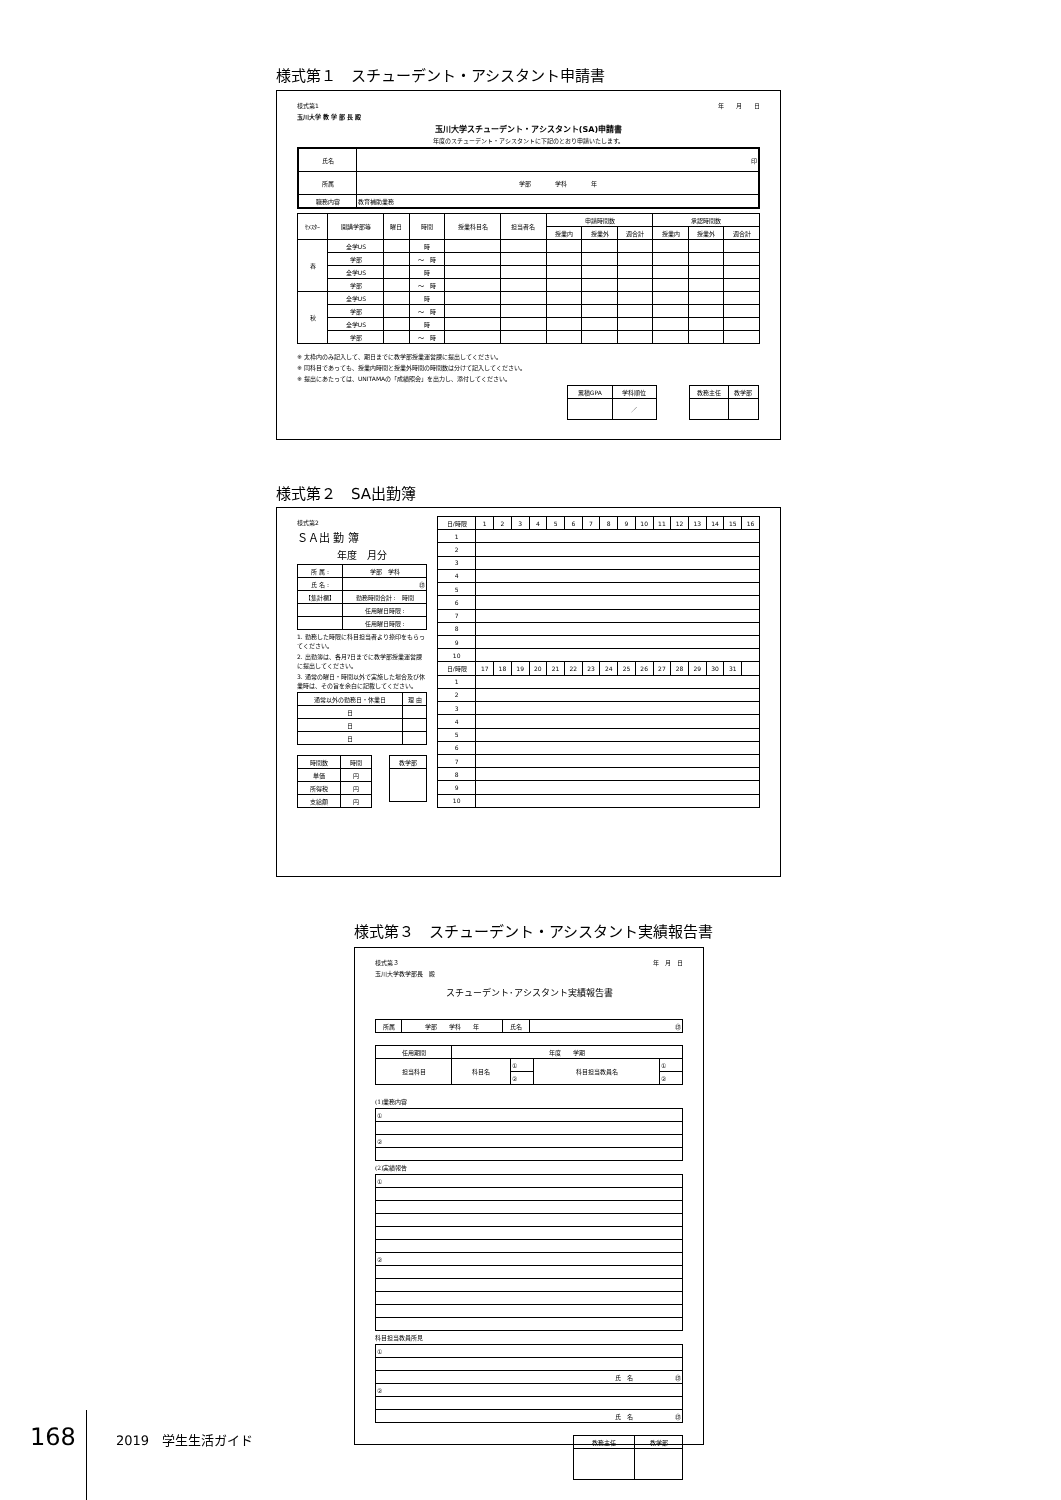様式第１　スチューデント・アシスタント申請書
様式第1 年　　月　　日
玉川大学 教 学 部 長 殿
玉川大学スチューデント・アシスタント(SA)申請書
年度のスチューデント・アシスタントに下記のとおり申請いたします。
| 氏名 | 印 |
| 所属 | 学部 学科 年 |
| 職務内容 | 教育補助業務 |
| ｾﾒｽﾀｰ | 開講学部等 | 曜日 | 時間 | 授業科目名 | 担当者名 | 申請時間数 | | | 承認時間数 | | |
| --- | --- | --- | --- | --- | --- | --- | --- | --- | --- | --- | --- |
| | | | | | | 授業内 | 授業外 | 週合計 | 授業内 | 授業外 | 週合計 |
| 春 | 全学US | | 時 | | | | | | | | |
| | 学部 | | ～ 時 | | | | | | | | |
| | 全学US | | 時 | | | | | | | | |
| | 学部 | | ～ 時 | | | | | | | | |
| 秋 | 全学US | | 時 | | | | | | | | |
| | 学部 | | ～ 時 | | | | | | | | |
| | 全学US | | 時 | | | | | | | | |
| | 学部 | | ～ 時 | | | | | | | | |
※ 太枠内のみ記入して、期日までに教学部授業運営課に提出してください。
※ 同科目であっても、授業内時間と授業外時間の時間数は分けて記入してください。
※ 提出にあたっては、UNITAMAの「成績照会」を出力し、添付してください。
| 累積GPA | 学科順位 |
| | ／ |
| 教務主任 | 教学部 |
様式第２　SA出勤簿
様式第2
ＳＡ出 勤 簿
年度　月分
| 所 属 : | 学部 学科 |
| 氏 名 : | ㊞ |
| 【集計欄】 | 勤務時間合計 : 時間 |
| | 任用曜日時限 : |
| | 任用曜日時限 : |
1. 勤務した時限に科目担当者より捺印をもらってください。
2. 出勤簿は、各月7日までに教学部授業運営課に提出してください。
3. 通常の曜日・時間以外で実施した場合及び休業時は、その旨を余白に記載してください。
| 通常以外の勤務日・休業日 | 理 由 |
| 日 | |
| 日 | |
| 日 | |
| 時間数 | 時間 |
| 単価 | 円 |
| 所得税 | 円 |
| 支給額 | 円 |
| 教学部 |
| 日/時限 | 1 | 2 | 3 | 4 | 5 | 6 | 7 | 8 | 9 | 10 | 11 | 12 | 13 | 14 | 15 | 16 |
| --- | --- | --- | --- | --- | --- | --- | --- | --- | --- | --- | --- | --- | --- | --- | --- | --- |
| 1 | | | | | | | | | | | | | | | | |
| 2 | | | | | | | | | | | | | | | | |
| 3 | | | | | | | | | | | | | | | | |
| 4 | | | | | | | | | | | | | | | | |
| 5 | | | | | | | | | | | | | | | | |
| 6 | | | | | | | | | | | | | | | | |
| 7 | | | | | | | | | | | | | | | | |
| 8 | | | | | | | | | | | | | | | | |
| 9 | | | | | | | | | | | | | | | | |
| 10 | | | | | | | | | | | | | | | | |
| 日/時限 | 17 | 18 | 19 | 20 | 21 | 22 | 23 | 24 | 25 | 26 | 27 | 28 | 29 | 30 | 31 | |
| 1 | | | | | | | | | | | | | | | | |
| 2 | | | | | | | | | | | | | | | | |
| 3 | | | | | | | | | | | | | | | | |
| 4 | | | | | | | | | | | | | | | | |
| 5 | | | | | | | | | | | | | | | | |
| 6 | | | | | | | | | | | | | | | | |
| 7 | | | | | | | | | | | | | | | | |
| 8 | | | | | | | | | | | | | | | | |
| 9 | | | | | | | | | | | | | | | | |
| 10 | | | | | | | | | | | | | | | | |
様式第３　スチューデント・アシスタント実績報告書
様式第３ 年　月　日
玉川大学教学部長　殿
スチューデント･アシスタント実績報告書
| 所属 | 学部 学科 年 | 氏名 | ㊞ |
| 任用期間 | 年度 学期 | | | |
| 担当科目 | 科目名 | ① | 科目担当教員名 | ① |
| | | ② | | ② |
(1)業務内容
| ① |
| ② |
(2)実績報告
| ① |
| ② |
科目担当教員所見
| ① |
| 氏 名 ㊞ |
| ② |
| 氏 名 ㊞ |
| 教務主任 | 教学部 |
168 2019　学生生活ガイド